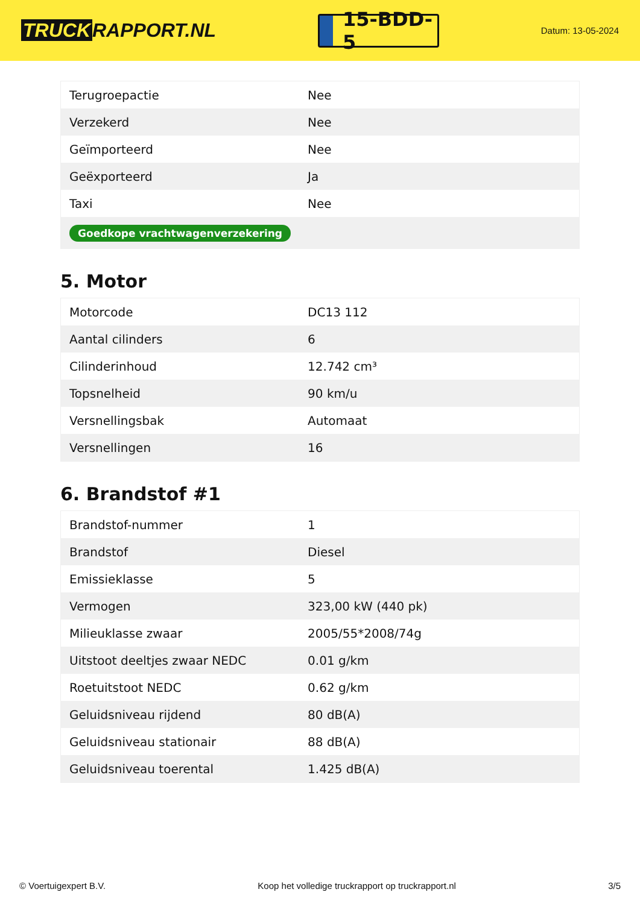TRUCK RAPPORT.NL
15-BDD-5
Datum: 13-05-2024
| Terugroepactie | Nee |
| Verzekerd | Nee |
| Geïmporteerd | Nee |
| Geëxporteerd | Ja |
| Taxi | Nee |
| Goedkope vrachtwagenverzekering | |
5. Motor
| Motorcode | DC13 112 |
| Aantal cilinders | 6 |
| Cilinderinhoud | 12.742 cm³ |
| Topsnelheid | 90 km/u |
| Versnellingsbak | Automaat |
| Versnellingen | 16 |
6. Brandstof #1
| Brandstof-nummer | 1 |
| Brandstof | Diesel |
| Emissieklasse | 5 |
| Vermogen | 323,00 kW (440 pk) |
| Milieuklasse zwaar | 2005/55*2008/74g |
| Uitstoot deeltjes zwaar NEDC | 0.01 g/km |
| Roetuitstoot NEDC | 0.62 g/km |
| Geluidsniveau rijdend | 80 dB(A) |
| Geluidsniveau stationair | 88 dB(A) |
| Geluidsniveau toerental | 1.425 dB(A) |
© Voertuigexpert B.V. Koop het volledige truckrapport op truckrapport.nl 3/5